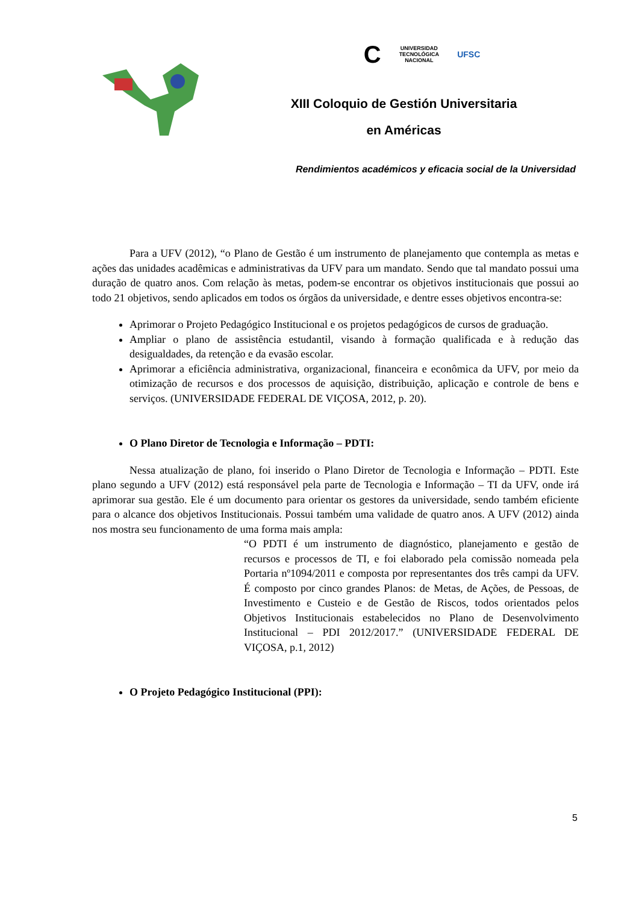C UNIVERSIDAD
TECNOLÓGICA
NACIONAL UFSC
XIII Coloquio de Gestión Universitaria
en Américas
Rendimientos académicos y eficacia social de la Universidad
Para a UFV (2012), “o Plano de Gestão é um instrumento de planejamento que contempla as metas e ações das unidades acadêmicas e administrativas da UFV para um mandato. Sendo que tal mandato possui uma duração de quatro anos. Com relação às metas, podem-se encontrar os objetivos institucionais que possui ao todo 21 objetivos, sendo aplicados em todos os órgãos da universidade, e dentre esses objetivos encontra-se:
Aprimorar o Projeto Pedagógico Institucional e os projetos pedagógicos de cursos de graduação.
Ampliar o plano de assistência estudantil, visando à formação qualificada e à redução das desigualdades, da retenção e da evasão escolar.
Aprimorar a eficiência administrativa, organizacional, financeira e econômica da UFV, por meio da otimização de recursos e dos processos de aquisição, distribuição, aplicação e controle de bens e serviços. (UNIVERSIDADE FEDERAL DE VIÇOSA, 2012, p. 20).
O Plano Diretor de Tecnologia e Informação – PDTI:
Nessa atualização de plano, foi inserido o Plano Diretor de Tecnologia e Informação – PDTI. Este plano segundo a UFV (2012) está responsável pela parte de Tecnologia e Informação – TI da UFV, onde irá aprimorar sua gestão. Ele é um documento para orientar os gestores da universidade, sendo também eficiente para o alcance dos objetivos Institucionais. Possui também uma validade de quatro anos. A UFV (2012) ainda nos mostra seu funcionamento de uma forma mais ampla:
“O PDTI é um instrumento de diagnóstico, planejamento e gestão de recursos e processos de TI, e foi elaborado pela comissão nomeada pela Portaria nº1094/2011 e composta por representantes dos três campi da UFV. É composto por cinco grandes Planos: de Metas, de Ações, de Pessoas, de Investimento e Custeio e de Gestão de Riscos, todos orientados pelos Objetivos Institucionais estabelecidos no Plano de Desenvolvimento Institucional – PDI 2012/2017.” (UNIVERSIDADE FEDERAL DE VIÇOSA, p.1, 2012)
O Projeto Pedagógico Institucional (PPI):
5